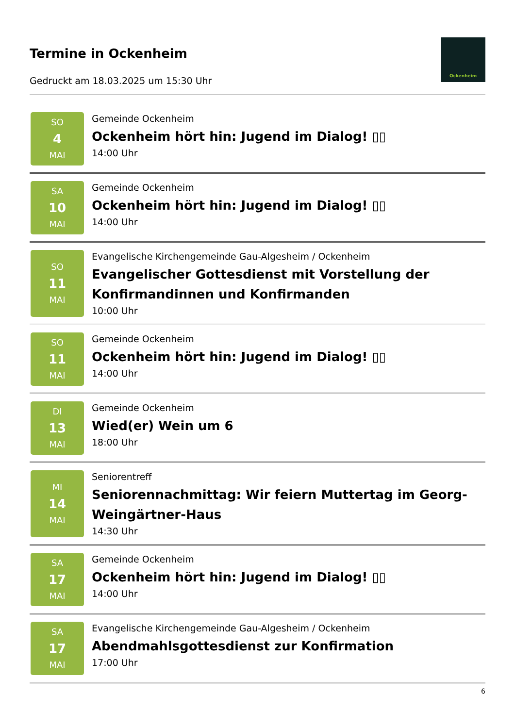Termine in Ockenheim
Gedruckt am 18.03.2025 um 15:30 Uhr
Ockenheim
SO
4
MAI
Gemeinde Ockenheim
Ockenheim hört hin: Jugend im Dialog! ▯▯
14:00 Uhr
SA
10
MAI
Gemeinde Ockenheim
Ockenheim hört hin: Jugend im Dialog! ▯▯
14:00 Uhr
SO
11
MAI
Evangelische Kirchengemeinde Gau-Algesheim / Ockenheim
Evangelischer Gottesdienst mit Vorstellung der Konfirmandinnen und Konfirmanden
10:00 Uhr
SO
11
MAI
Gemeinde Ockenheim
Ockenheim hört hin: Jugend im Dialog! ▯▯
14:00 Uhr
DI
13
MAI
Gemeinde Ockenheim
Wied(er) Wein um 6
18:00 Uhr
MI
14
MAI
Seniorentreff
Seniorennachmittag: Wir feiern Muttertag im Georg-Weingärtner-Haus
14:30 Uhr
SA
17
MAI
Gemeinde Ockenheim
Ockenheim hört hin: Jugend im Dialog! ▯▯
14:00 Uhr
SA
17
MAI
Evangelische Kirchengemeinde Gau-Algesheim / Ockenheim
Abendmahlsgottesdienst zur Konfirmation
17:00 Uhr
6